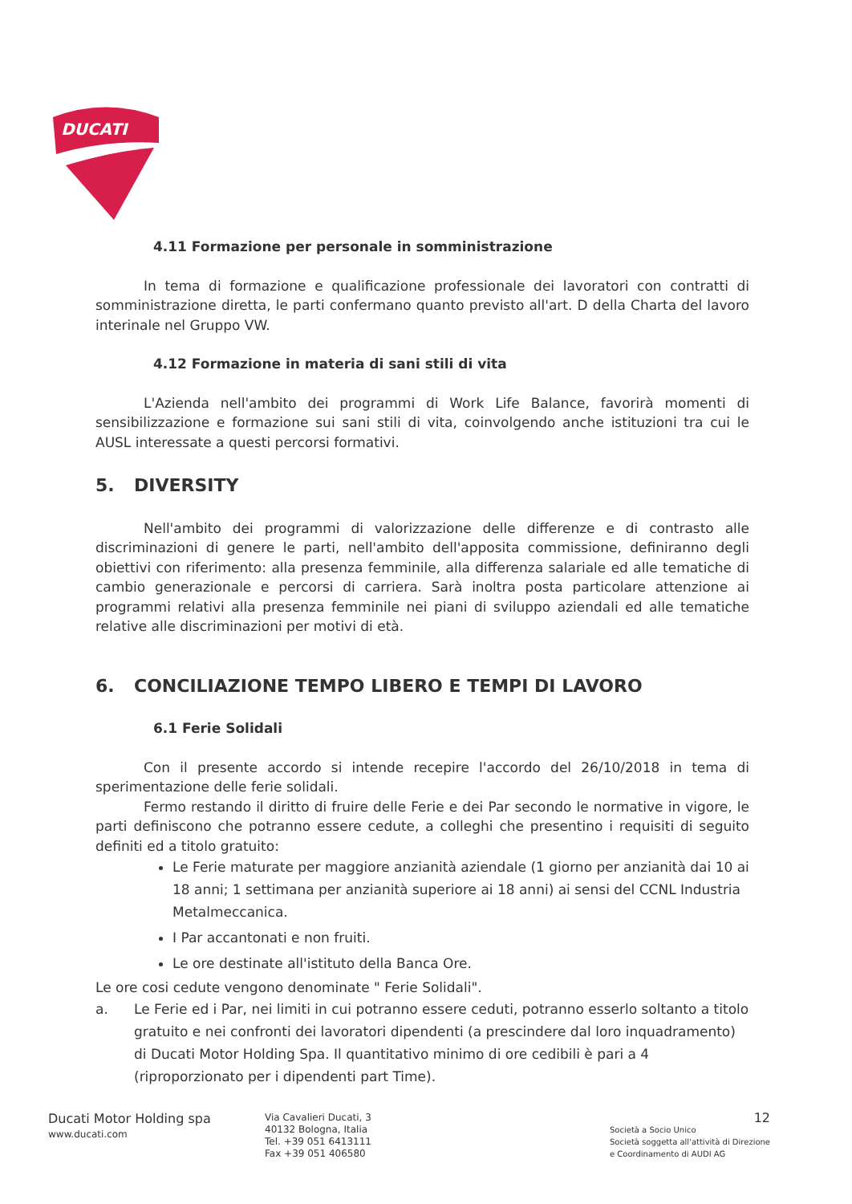DUCATI
4.11 Formazione per personale in somministrazione
In tema di formazione e qualificazione professionale dei lavoratori con contratti di somministrazione diretta, le parti confermano quanto previsto all'art. D della Charta del lavoro interinale nel Gruppo VW.
4.12 Formazione in materia di sani stili di vita
L'Azienda nell'ambito dei programmi di Work Life Balance, favorirà momenti di sensibilizzazione e formazione sui sani stili di vita, coinvolgendo anche istituzioni tra cui le AUSL interessate a questi percorsi formativi.
5. DIVERSITY
Nell'ambito dei programmi di valorizzazione delle differenze e di contrasto alle discriminazioni di genere le parti, nell'ambito dell'apposita commissione, definiranno degli obiettivi con riferimento: alla presenza femminile, alla differenza salariale ed alle tematiche di cambio generazionale e percorsi di carriera. Sarà inoltra posta particolare attenzione ai programmi relativi alla presenza femminile nei piani di sviluppo aziendali ed alle tematiche relative alle discriminazioni per motivi di età.
6. CONCILIAZIONE TEMPO LIBERO E TEMPI DI LAVORO
6.1 Ferie Solidali
Con il presente accordo si intende recepire l'accordo del 26/10/2018 in tema di sperimentazione delle ferie solidali.
Fermo restando il diritto di fruire delle Ferie e dei Par secondo le normative in vigore, le parti definiscono che potranno essere cedute, a colleghi che presentino i requisiti di seguito definiti ed a titolo gratuito:
Le Ferie maturate per maggiore anzianità aziendale (1 giorno per anzianità dai 10 ai 18 anni; 1 settimana per anzianità superiore ai 18 anni) ai sensi del CCNL Industria Metalmeccanica.
I Par accantonati e non fruiti.
Le ore destinate all'istituto della Banca Ore.
Le ore cosi cedute vengono denominate " Ferie Solidali".
a. Le Ferie ed i Par, nei limiti in cui potranno essere ceduti, potranno esserlo soltanto a titolo gratuito e nei confronti dei lavoratori dipendenti (a prescindere dal loro inquadramento) di Ducati Motor Holding Spa. Il quantitativo minimo di ore cedibili è pari a 4 (riproporzionato per i dipendenti part Time).
Ducati Motor Holding spa
www.ducati.com
Via Cavalieri Ducati, 3
40132 Bologna, Italia
Tel. +39 051 6413111
Fax +39 051 406580
12
Società a Socio Unico
Società soggetta all'attività di Direzione e Coordinamento di AUDI AG